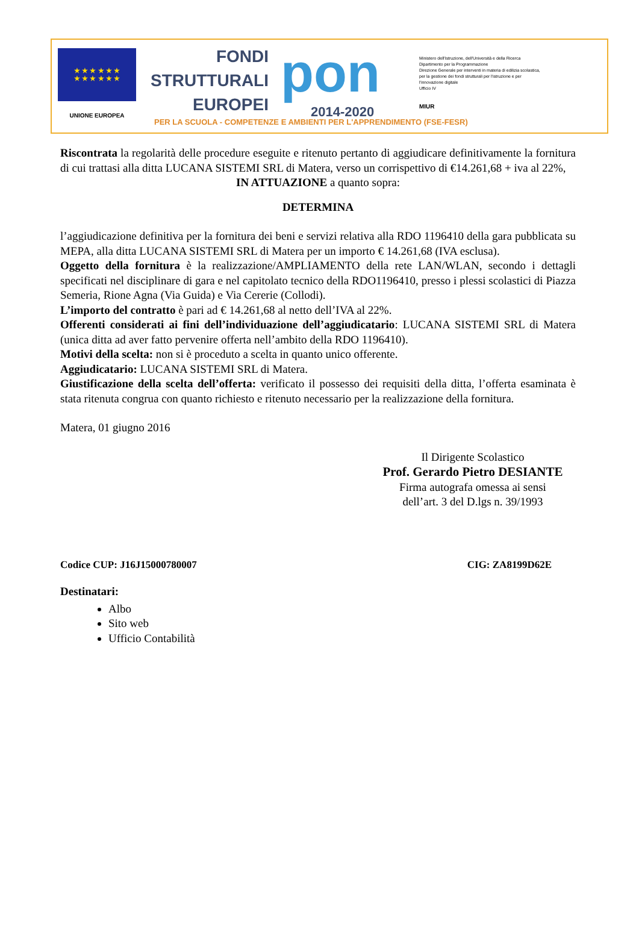★ ★ ★ ★ ★ ★
★ ★ ★ ★ ★ ★
UNIONE EUROPEA
FONDI
STRUTTURALI
EUROPEI
pon
2014-2020
Ministero dell'Istruzione, dell'Università e della Ricerca
Dipartimento per la Programmazione
Direzione Generale per interventi in materia di edilizia scolastica, per la gestione dei fondi strutturali per l'istruzione e per l'innovazione digitale
Ufficio IV
MIUR
PER LA SCUOLA - COMPETENZE E AMBIENTI PER L'APPRENDIMENTO (FSE-FESR)
Riscontrata la regolarità delle procedure eseguite e ritenuto pertanto di aggiudicare definitivamente la fornitura di cui trattasi alla ditta LUCANA SISTEMI SRL di Matera, verso un corrispettivo di €14.261,68 + iva al 22%,
IN ATTUAZIONE a quanto sopra:
DETERMINA
l’aggiudicazione definitiva per la fornitura dei beni e servizi relativa alla RDO 1196410 della gara pubblicata su MEPA, alla ditta LUCANA SISTEMI SRL di Matera per un importo € 14.261,68 (IVA esclusa).
Oggetto della fornitura è la realizzazione/AMPLIAMENTO della rete LAN/WLAN, secondo i dettagli specificati nel disciplinare di gara e nel capitolato tecnico della RDO1196410, presso i plessi scolastici di Piazza Semeria, Rione Agna (Via Guida) e Via Cererie (Collodi).
L’importo del contratto è pari ad € 14.261,68 al netto dell’IVA al 22%.
Offerenti considerati ai fini dell’individuazione dell’aggiudicatario: LUCANA SISTEMI SRL di Matera (unica ditta ad aver fatto pervenire offerta nell’ambito della RDO 1196410).
Motivi della scelta: non si è proceduto a scelta in quanto unico offerente.
Aggiudicatario: LUCANA SISTEMI SRL di Matera.
Giustificazione della scelta dell’offerta: verificato il possesso dei requisiti della ditta, l’offerta esaminata è stata ritenuta congrua con quanto richiesto e ritenuto necessario per la realizzazione della fornitura.
Matera, 01 giugno 2016
Il Dirigente Scolastico
Prof. Gerardo Pietro DESIANTE
Firma autografa omessa ai sensi
dell’art. 3 del D.lgs n. 39/1993
Codice CUP: J16J15000780007 CIG: ZA8199D62E
Destinatari:
Albo
Sito web
Ufficio Contabilità